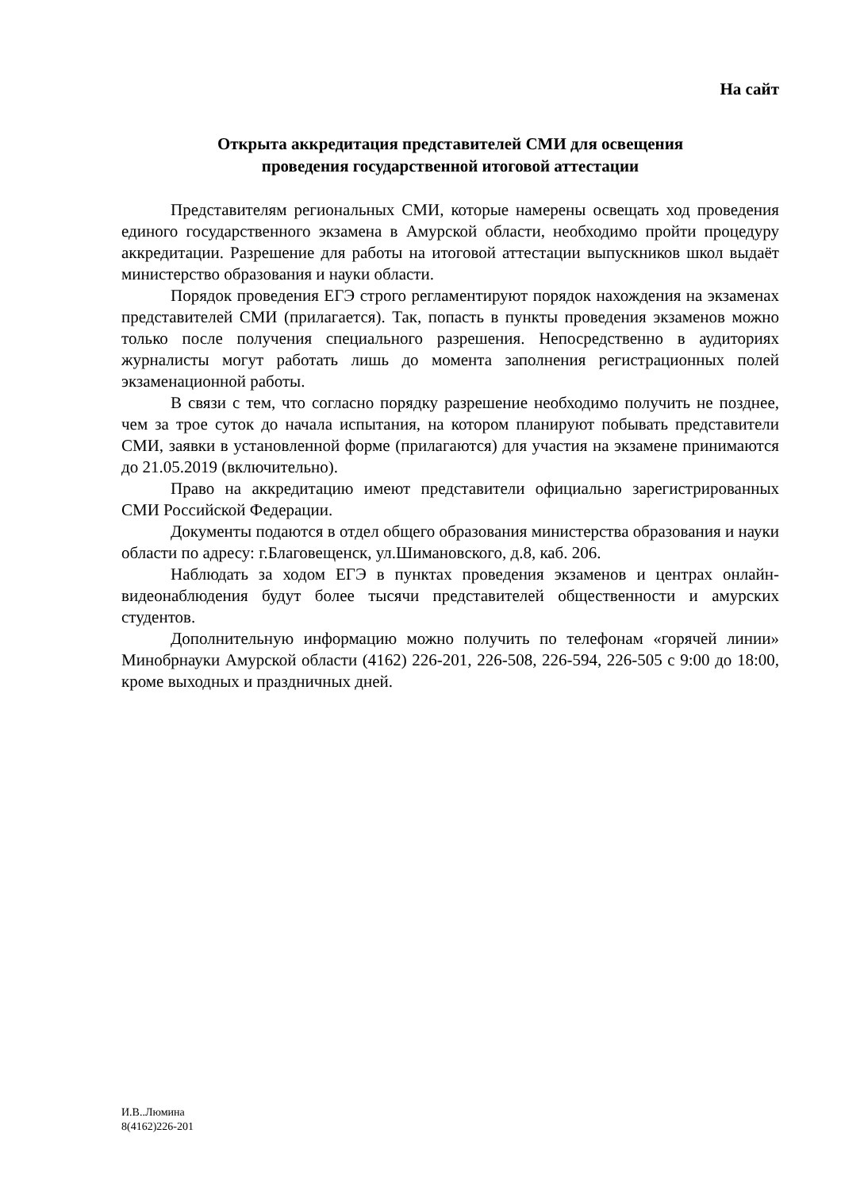На сайт
Открыта аккредитация представителей СМИ для освещения
проведения государственной итоговой аттестации
Представителям региональных СМИ, которые намерены освещать ход проведения единого государственного экзамена в Амурской области, необходимо пройти процедуру аккредитации. Разрешение для работы на итоговой аттестации выпускников школ выдаёт министерство образования и науки области.
Порядок проведения ЕГЭ строго регламентируют порядок нахождения на экзаменах представителей СМИ (прилагается). Так, попасть в пункты проведения экзаменов можно только после получения специального разрешения. Непосредственно в аудиториях журналисты могут работать лишь до момента заполнения регистрационных полей экзаменационной работы.
В связи с тем, что согласно порядку разрешение необходимо получить не позднее, чем за трое суток до начала испытания, на котором планируют побывать представители СМИ, заявки в установленной форме (прилагаются) для участия на экзамене принимаются до 21.05.2019 (включительно).
Право на аккредитацию имеют представители официально зарегистрированных СМИ Российской Федерации.
Документы подаются в отдел общего образования министерства образования и науки области по адресу: г.Благовещенск, ул.Шимановского, д.8, каб. 206.
Наблюдать за ходом ЕГЭ в пунктах проведения экзаменов и центрах онлайн-видеонаблюдения будут более тысячи представителей общественности и амурских студентов.
Дополнительную информацию можно получить по телефонам «горячей линии» Минобрнауки Амурской области (4162) 226-201, 226-508, 226-594, 226-505 с 9:00 до 18:00, кроме выходных и праздничных дней.
И.В..Люмина
8(4162)226-201